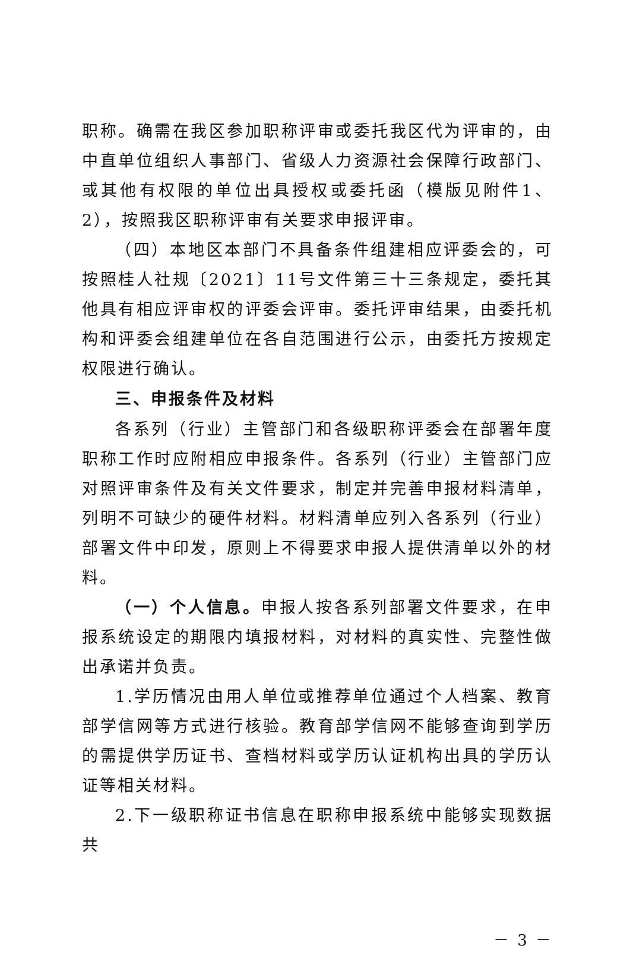职称。确需在我区参加职称评审或委托我区代为评审的，由中直单位组织人事部门、省级人力资源社会保障行政部门、或其他有权限的单位出具授权或委托函（模版见附件1、2），按照我区职称评审有关要求申报评审。
（四）本地区本部门不具备条件组建相应评委会的，可按照桂人社规〔2021〕11号文件第三十三条规定，委托其他具有相应评审权的评委会评审。委托评审结果，由委托机构和评委会组建单位在各自范围进行公示，由委托方按规定权限进行确认。
三、申报条件及材料
各系列（行业）主管部门和各级职称评委会在部署年度职称工作时应附相应申报条件。各系列（行业）主管部门应对照评审条件及有关文件要求，制定并完善申报材料清单，列明不可缺少的硬件材料。材料清单应列入各系列（行业）部署文件中印发，原则上不得要求申报人提供清单以外的材料。
（一）个人信息。申报人按各系列部署文件要求，在申报系统设定的期限内填报材料，对材料的真实性、完整性做出承诺并负责。
1.学历情况由用人单位或推荐单位通过个人档案、教育部学信网等方式进行核验。教育部学信网不能够查询到学历的需提供学历证书、查档材料或学历认证机构出具的学历认证等相关材料。
2.下一级职称证书信息在职称申报系统中能够实现数据共
－ 3 －